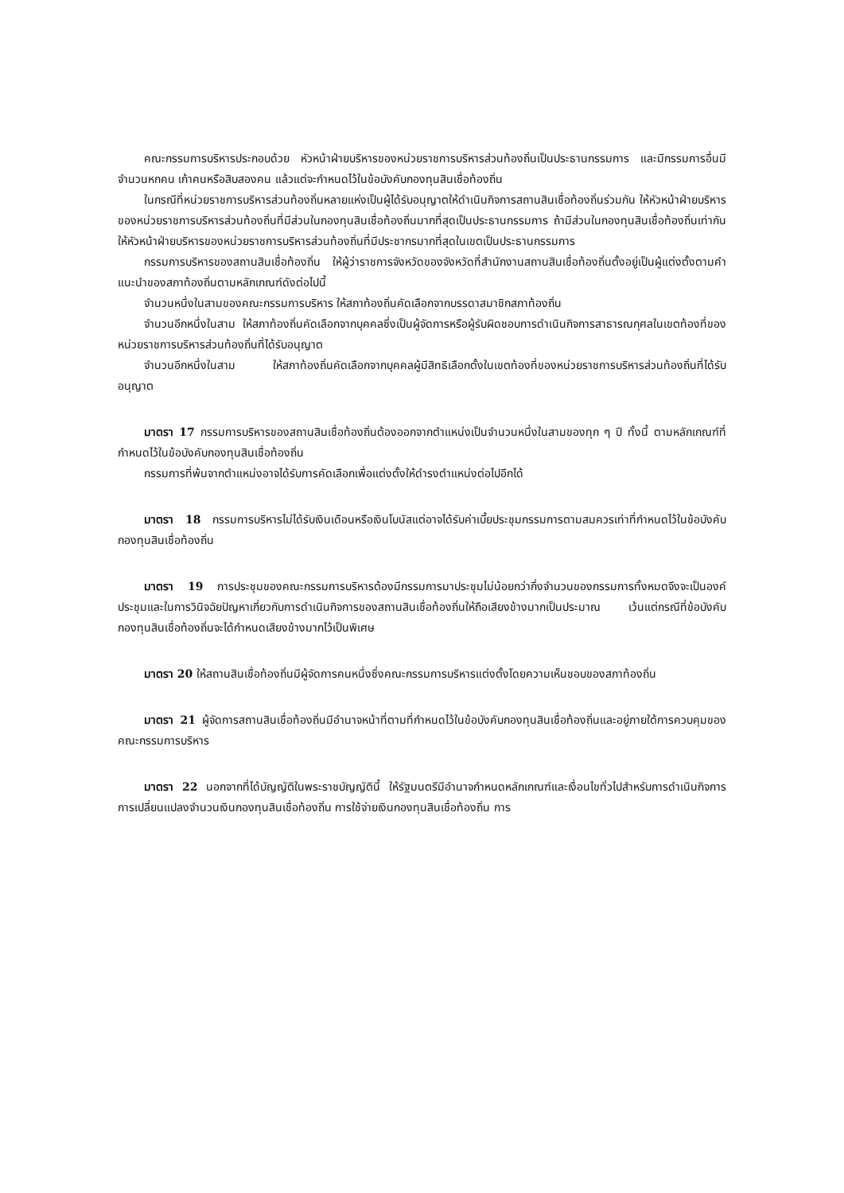คณะกรรมการบริหารประกอบด้วย หัวหน้าฝ่ายบริหารของหน่วยราชการบริหารส่วนท้องถิ่นเป็นประธานกรรมการ และมีกรรมการอื่นมีจำนวนหกคน เก้าคนหรือสิบสองคน แล้วแต่จะกำหนดไว้ในข้อบังคับกองทุนสินเชื่อท้องถิ่น
ในกรณีที่หน่วยราชการบริหารส่วนท้องถิ่นหลายแห่งเป็นผู้ได้รับอนุญาตให้ดำเนินกิจการสถานสินเชื่อท้องถิ่นร่วมกัน ให้หัวหน้าฝ่ายบริหารของหน่วยราชการบริหารส่วนท้องถิ่นที่มีส่วนในกองทุนสินเชื่อท้องถิ่นมากที่สุดเป็นประธานกรรมการ ถ้ามีส่วนในกองทุนสินเชื่อท้องถิ่นเท่ากัน ให้หัวหน้าฝ่ายบริหารของหน่วยราชการบริหารส่วนท้องถิ่นที่มีประชากรมากที่สุดในเขตเป็นประธานกรรมการ
กรรมการบริหารของสถานสินเชื่อท้องถิ่น ให้ผู้ว่าราชการจังหวัดของจังหวัดที่สำนักงานสถานสินเชื่อท้องถิ่นตั้งอยู่เป็นผู้แต่งตั้งตามคำแนะนำของสภาท้องถิ่นตามหลักเกณฑ์ดังต่อไปนี้
จำนวนหนึ่งในสามของคณะกรรมการบริหาร ให้สภาท้องถิ่นคัดเลือกจากบรรดาสมาชิกสภาท้องถิ่น
จำนวนอีกหนึ่งในสาม ให้สภาท้องถิ่นคัดเลือกจากบุคคลซึ่งเป็นผู้จัดการหรือผู้รับผิดชอบการดำเนินกิจการสาธารณกุศลในเขตท้องที่ของหน่วยราชการบริหารส่วนท้องถิ่นที่ได้รับอนุญาต
จำนวนอีกหนึ่งในสาม ให้สภาท้องถิ่นคัดเลือกจากบุคคลผู้มีสิทธิเลือกตั้งในเขตท้องที่ของหน่วยราชการบริหารส่วนท้องถิ่นที่ได้รับอนุญาต
มาตรา 17 กรรมการบริหารของสถานสินเชื่อท้องถิ่นต้องออกจากตำแหน่งเป็นจำนวนหนึ่งในสามของทุก ๆ ปี ทั้งนี้ ตามหลักเกณฑ์ที่กำหนดไว้ในข้อบังคับกองทุนสินเชื่อท้องถิ่น
กรรมการที่พ้นจากตำแหน่งอาจได้รับการคัดเลือกเพื่อแต่งตั้งให้ดำรงตำแหน่งต่อไปอีกได้
มาตรา 18 กรรมการบริหารไม่ได้รับเงินเดือนหรือเงินโบนัสแต่อาจได้รับค่าเบี้ยประชุมกรรมการตามสมควรเท่าที่กำหนดไว้ในข้อบังคับกองทุนสินเชื่อท้องถิ่น
มาตรา 19 การประชุมของคณะกรรมการบริหารต้องมีกรรมการมาประชุมไม่น้อยกว่ากึ่งจำนวนของกรรมการทั้งหมดจึงจะเป็นองค์ประชุมและในการวินิจฉัยปัญหาเกี่ยวกับการดำเนินกิจการของสถานสินเชื่อท้องถิ่นให้ถือเสียงข้างมากเป็นประมาณ เว้นแต่กรณีที่ข้อบังคับกองทุนสินเชื่อท้องถิ่นจะได้กำหนดเสียงข้างมากไว้เป็นพิเศษ
มาตรา 20 ให้สถานสินเชื่อท้องถิ่นมีผู้จัดการคนหนึ่งซึ่งคณะกรรมการบริหารแต่งตั้งโดยความเห็นชอบของสภาท้องถิ่น
มาตรา 21 ผู้จัดการสถานสินเชื่อท้องถิ่นมีอำนาจหน้าที่ตามที่กำหนดไว้ในข้อบังคับกองทุนสินเชื่อท้องถิ่นและอยู่ภายใต้การควบคุมของคณะกรรมการบริหาร
มาตรา 22 นอกจากที่ได้บัญญัติในพระราชบัญญัตินี้ ให้รัฐมนตรีมีอำนาจกำหนดหลักเกณฑ์และเงื่อนไขทั่วไปสำหรับการดำเนินกิจการ การเปลี่ยนแปลงจำนวนเงินกองทุนสินเชื่อท้องถิ่น การใช้จ่ายเงินกองทุนสินเชื่อท้องถิ่น การ